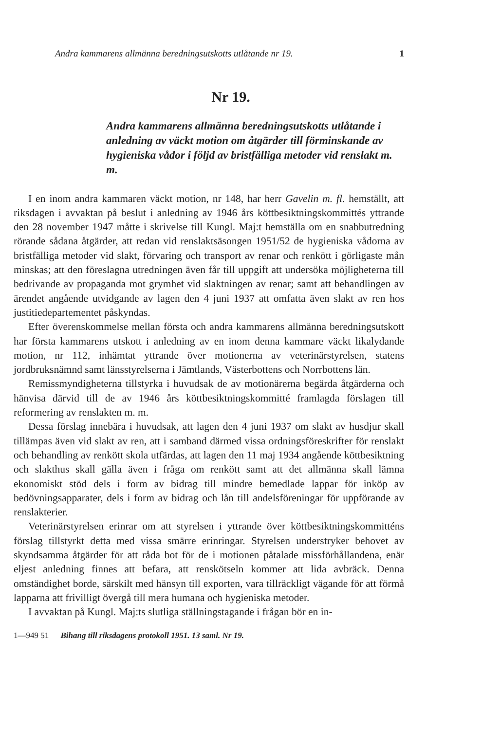Andra kammarens allmänna beredningsutskotts utlåtande nr 19. 1
Nr 19.
Andra kammarens allmänna beredningsutskotts utlåtande i anledning av väckt motion om åtgärder till förminskande av hygieniska vådor i följd av bristfälliga metoder vid renslakt m. m.
I en inom andra kammaren väckt motion, nr 148, har herr Gavelin m. fl. hemställt, att riksdagen i avvaktan på beslut i anledning av 1946 års köttbesiktningskommittés yttrande den 28 november 1947 måtte i skrivelse till Kungl. Maj:t hemställa om en snabbutredning rörande sådana åtgärder, att redan vid renslaktsäsongen 1951/52 de hygieniska vådorna av bristfälliga metoder vid slakt, förvaring och transport av renar och renkött i görligaste mån minskas; att den föreslagna utredningen även får till uppgift att undersöka möjligheterna till bedrivande av propaganda mot grymhet vid slaktningen av renar; samt att behandlingen av ärendet angående utvidgande av lagen den 4 juni 1937 att omfatta även slakt av ren hos justitiedepartementet påskyndas.
Efter överenskommelse mellan första och andra kammarens allmänna beredningsutskott har första kammarens utskott i anledning av en inom denna kammare väckt likalydande motion, nr 112, inhämtat yttrande över motionerna av veterinärstyrelsen, statens jordbruksnämnd samt länsstyrelserna i Jämtlands, Västerbottens och Norrbottens län.
Remissmyndigheterna tillstyrka i huvudsak de av motionärerna begärda åtgärderna och hänvisa därvid till de av 1946 års köttbesiktningskommitté framlagda förslagen till reformering av renslakten m. m.
Dessa förslag innebära i huvudsak, att lagen den 4 juni 1937 om slakt av husdjur skall tillämpas även vid slakt av ren, att i samband därmed vissa ordningsföreskrifter för renslakt och behandling av renkött skola utfärdas, att lagen den 11 maj 1934 angående köttbesiktning och slakthus skall gälla även i fråga om renkött samt att det allmänna skall lämna ekonomiskt stöd dels i form av bidrag till mindre bemedlade lappar för inköp av bedövningsapparater, dels i form av bidrag och lån till andelsföreningar för uppförande av renslakterier.
Veterinärstyrelsen erinrar om att styrelsen i yttrande över köttbesiktningskommitténs förslag tillstyrkt detta med vissa smärre erinringar. Styrelsen understryker behovet av skyndsamma åtgärder för att råda bot för de i motionen påtalade missförhållandena, enär eljest anledning finnes att befara, att renskötseln kommer att lida avbräck. Denna omständighet borde, särskilt med hänsyn till exporten, vara tillräckligt vägande för att förmå lapparna att frivilligt övergå till mera humana och hygieniska metoder.
I avvaktan på Kungl. Maj:ts slutliga ställningstagande i frågan bör en in-
1—949 51 Bihang till riksdagens protokoll 1951. 13 saml. Nr 19.